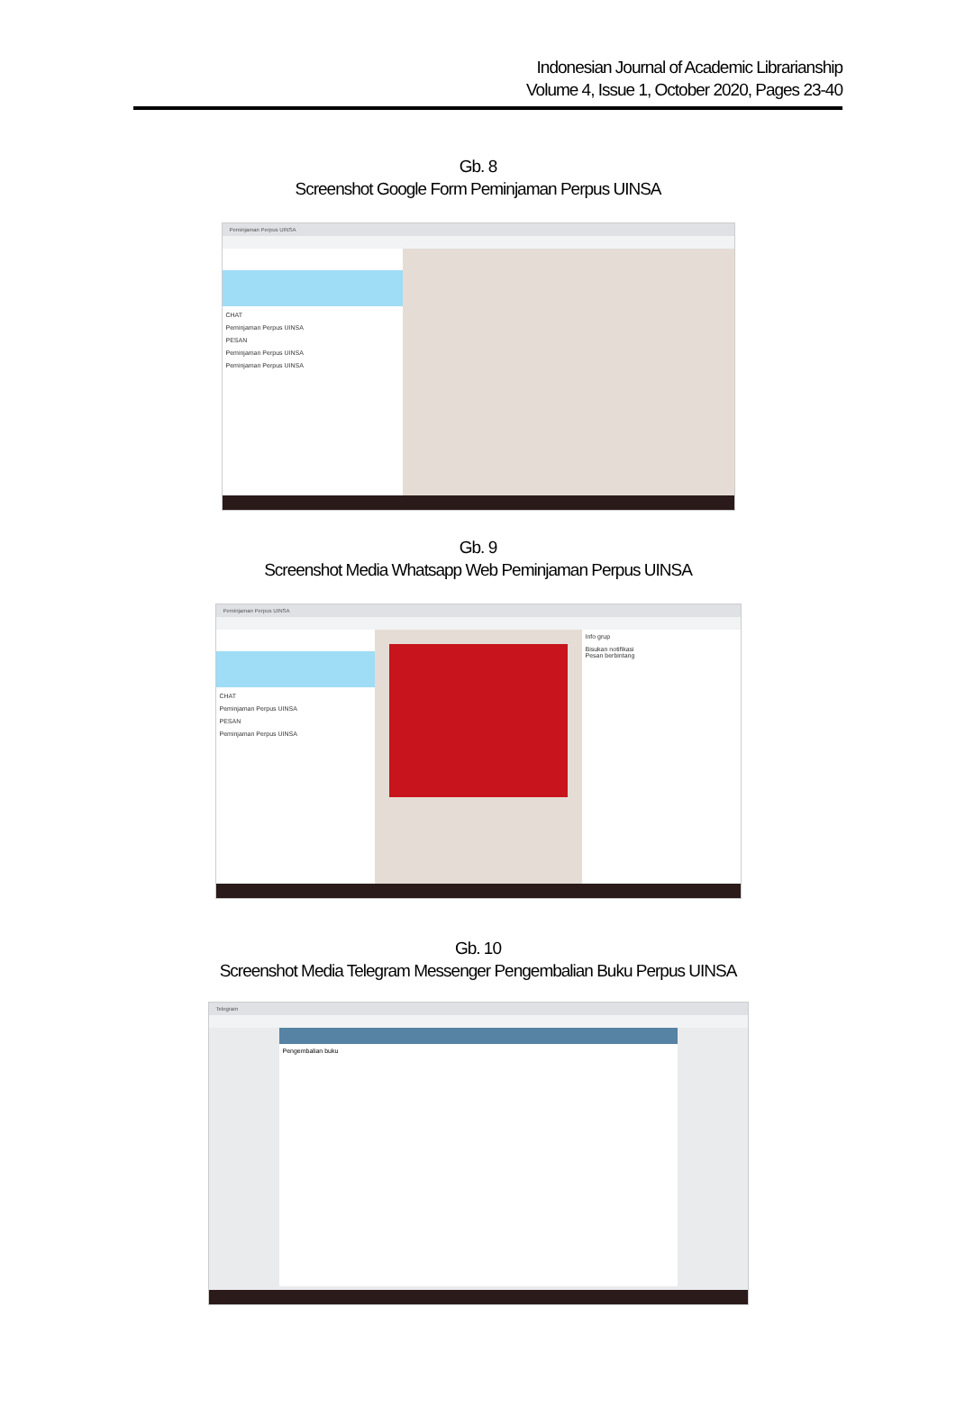Indonesian Journal of Academic Librarianship
Volume 4, Issue 1, October 2020, Pages 23-40
Gb. 8
Screenshot Google Form Peminjaman Perpus UINSA
Peminjaman Perpus UINSA
CHAT
Peminjaman Perpus UINSA
PESAN
Peminjaman Perpus UINSA
Peminjaman Perpus UINSA
Gb. 9
Screenshot Media Whatsapp Web Peminjaman Perpus UINSA
Peminjaman Perpus UINSA
CHAT
Peminjaman Perpus UINSA
PESAN
Peminjaman Perpus UINSA
Info grup
Bisukan notifikasi
Pesan berbintang
Gb. 10
Screenshot Media Telegram Messenger Pengembalian Buku Perpus UINSA
Telegram
Pengembalian buku